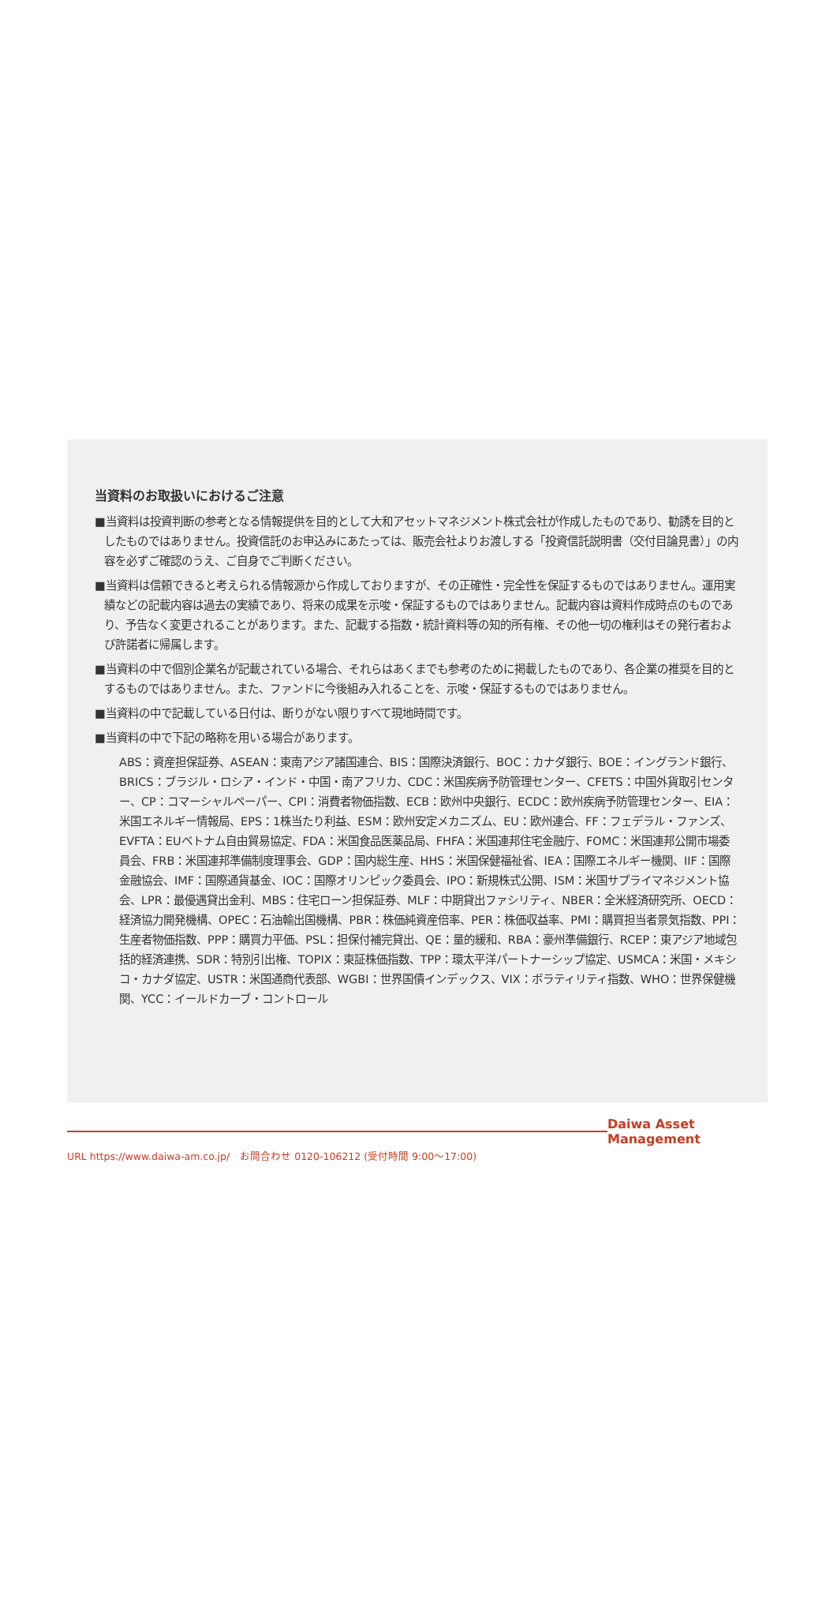当資料のお取扱いにおけるご注意
■当資料は投資判断の参考となる情報提供を目的として大和アセットマネジメント株式会社が作成したものであり、勧誘を目的としたものではありません。投資信託のお申込みにあたっては、販売会社よりお渡しする「投資信託説明書（交付目論見書）」の内容を必ずご確認のうえ、ご自身でご判断ください。
■当資料は信頼できると考えられる情報源から作成しておりますが、その正確性・完全性を保証するものではありません。運用実績などの記載内容は過去の実績であり、将来の成果を示唆・保証するものではありません。記載内容は資料作成時点のものであり、予告なく変更されることがあります。また、記載する指数・統計資料等の知的所有権、その他一切の権利はその発行者および許諾者に帰属します。
■当資料の中で個別企業名が記載されている場合、それらはあくまでも参考のために掲載したものであり、各企業の推奨を目的とするものではありません。また、ファンドに今後組み入れることを、示唆・保証するものではありません。
■当資料の中で記載している日付は、断りがない限りすべて現地時間です。
■当資料の中で下記の略称を用いる場合があります。
ABS：資産担保証券、ASEAN：東南アジア諸国連合、BIS：国際決済銀行、BOC：カナダ銀行、BOE：イングランド銀行、BRICS：ブラジル・ロシア・インド・中国・南アフリカ、CDC：米国疾病予防管理センター、CFETS：中国外貨取引センター、CP：コマーシャルペーパー、CPI：消費者物価指数、ECB：欧州中央銀行、ECDC：欧州疾病予防管理センター、EIA：米国エネルギー情報局、EPS：1株当たり利益、ESM：欧州安定メカニズム、EU：欧州連合、FF：フェデラル・ファンズ、EVFTA：EUベトナム自由貿易協定、FDA：米国食品医薬品局、FHFA：米国連邦住宅金融庁、FOMC：米国連邦公開市場委員会、FRB：米国連邦準備制度理事会、GDP：国内総生産、HHS：米国保健福祉省、IEA：国際エネルギー機関、IIF：国際金融協会、IMF：国際通貨基金、IOC：国際オリンピック委員会、IPO：新規株式公開、ISM：米国サプライマネジメント協会、LPR：最優遇貸出金利、MBS：住宅ローン担保証券、MLF：中期貸出ファシリティ、NBER：全米経済研究所、OECD：経済協力開発機構、OPEC：石油輸出国機構、PBR：株価純資産倍率、PER：株価収益率、PMI：購買担当者景気指数、PPI：生産者物価指数、PPP：購買力平価、PSL：担保付補完貸出、QE：量的緩和、RBA：豪州準備銀行、RCEP：東アジア地域包括的経済連携、SDR：特別引出権、TOPIX：東証株価指数、TPP：環太平洋パートナーシップ協定、USMCA：米国・メキシコ・カナダ協定、USTR：米国通商代表部、WGBI：世界国債インデックス、VIX：ボラティリティ指数、WHO：世界保健機関、YCC：イールドカーブ・コントロール
Daiwa Asset Management
URL https://www.daiwa-am.co.jp/　お問合わせ 0120-106212 (受付時間 9:00～17:00)